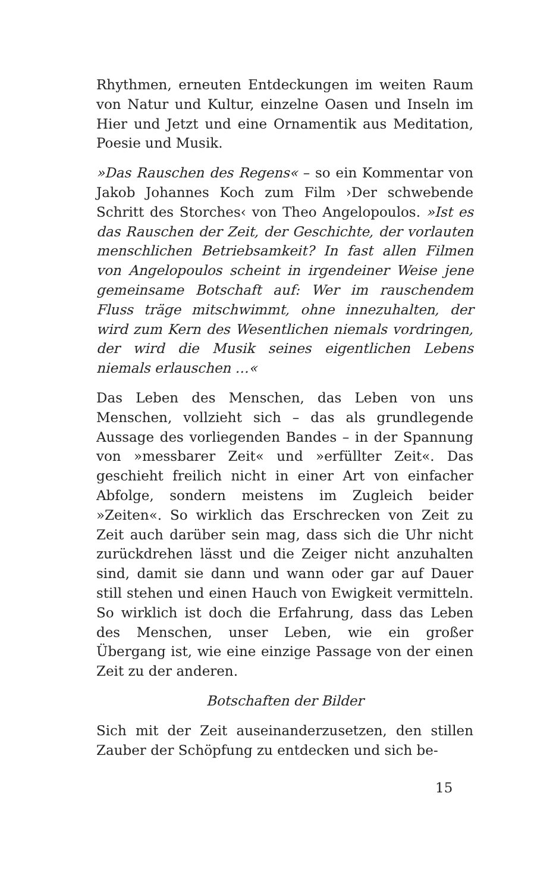Rhythmen, erneuten Entdeckungen im weiten Raum von Natur und Kultur, einzelne Oasen und Inseln im Hier und Jetzt und eine Ornamentik aus Meditation, Poesie und Musik.
»Das Rauschen des Regens« – so ein Kommentar von Jakob Johannes Koch zum Film ›Der schwebende Schritt des Storches‹ von Theo Angelopoulos. »Ist es das Rauschen der Zeit, der Geschichte, der vorlauten menschlichen Betriebsamkeit? In fast allen Filmen von Angelopoulos scheint in irgendeiner Weise jene gemeinsame Botschaft auf: Wer im rauschendem Fluss träge mitschwimmt, ohne innezuhalten, der wird zum Kern des Wesentlichen niemals vordringen, der wird die Musik seines eigentlichen Lebens niemals erlauschen …«
Das Leben des Menschen, das Leben von uns Menschen, vollzieht sich – das als grundlegende Aussage des vorliegenden Bandes – in der Spannung von »messbarer Zeit« und »erfüllter Zeit«. Das geschieht freilich nicht in einer Art von einfacher Abfolge, sondern meistens im Zugleich beider »Zeiten«. So wirklich das Erschrecken von Zeit zu Zeit auch darüber sein mag, dass sich die Uhr nicht zurückdrehen lässt und die Zeiger nicht anzuhalten sind, damit sie dann und wann oder gar auf Dauer still stehen und einen Hauch von Ewigkeit vermitteln. So wirklich ist doch die Erfahrung, dass das Leben des Menschen, unser Leben, wie ein großer Übergang ist, wie eine einzige Passage von der einen Zeit zu der anderen.
Botschaften der Bilder
Sich mit der Zeit auseinanderzusetzen, den stillen Zauber der Schöpfung zu entdecken und sich be-
15